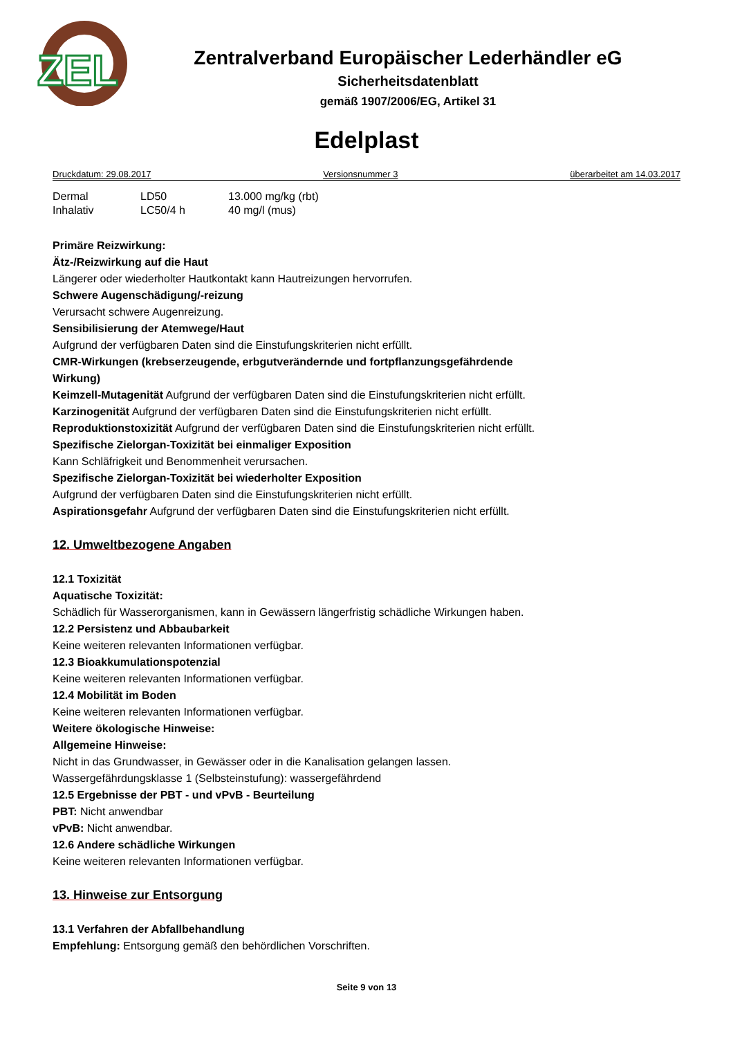ZEL
Zentralverband Europäischer Lederhändler eG
Sicherheitsdatenblatt
gemäß 1907/2006/EG, Artikel 31
Edelplast
Druckdatum: 29.08.2017 Versionsnummer 3 überarbeitet am 14.03.2017
| Dermal | LD50 | 13.000 mg/kg (rbt) |
| Inhalativ | LC50/4 h | 40 mg/l (mus) |
Primäre Reizwirkung:
Ätz-/Reizwirkung auf die Haut
Längerer oder wiederholter Hautkontakt kann Hautreizungen hervorrufen.
Schwere Augenschädigung/-reizung
Verursacht schwere Augenreizung.
Sensibilisierung der Atemwege/Haut
Aufgrund der verfügbaren Daten sind die Einstufungskriterien nicht erfüllt.
CMR-Wirkungen (krebserzeugende, erbgutverändernde und fortpflanzungsgefährdende
Wirkung)
Keimzell-Mutagenität Aufgrund der verfügbaren Daten sind die Einstufungskriterien nicht erfüllt.
Karzinogenität Aufgrund der verfügbaren Daten sind die Einstufungskriterien nicht erfüllt.
Reproduktionstoxizität Aufgrund der verfügbaren Daten sind die Einstufungskriterien nicht erfüllt.
Spezifische Zielorgan-Toxizität bei einmaliger Exposition
Kann Schläfrigkeit und Benommenheit verursachen.
Spezifische Zielorgan-Toxizität bei wiederholter Exposition
Aufgrund der verfügbaren Daten sind die Einstufungskriterien nicht erfüllt.
Aspirationsgefahr Aufgrund der verfügbaren Daten sind die Einstufungskriterien nicht erfüllt.
12. Umweltbezogene Angaben
12.1 Toxizität
Aquatische Toxizität:
Schädlich für Wasserorganismen, kann in Gewässern längerfristig schädliche Wirkungen haben.
12.2 Persistenz und Abbaubarkeit
Keine weiteren relevanten Informationen verfügbar.
12.3 Bioakkumulationspotenzial
Keine weiteren relevanten Informationen verfügbar.
12.4 Mobilität im Boden
Keine weiteren relevanten Informationen verfügbar.
Weitere ökologische Hinweise:
Allgemeine Hinweise:
Nicht in das Grundwasser, in Gewässer oder in die Kanalisation gelangen lassen.
Wassergefährdungsklasse 1 (Selbsteinstufung): wassergefährdend
12.5 Ergebnisse der PBT - und vPvB - Beurteilung
PBT: Nicht anwendbar
vPvB: Nicht anwendbar.
12.6 Andere schädliche Wirkungen
Keine weiteren relevanten Informationen verfügbar.
13. Hinweise zur Entsorgung
13.1 Verfahren der Abfallbehandlung
Empfehlung: Entsorgung gemäß den behördlichen Vorschriften.
Seite 9 von 13